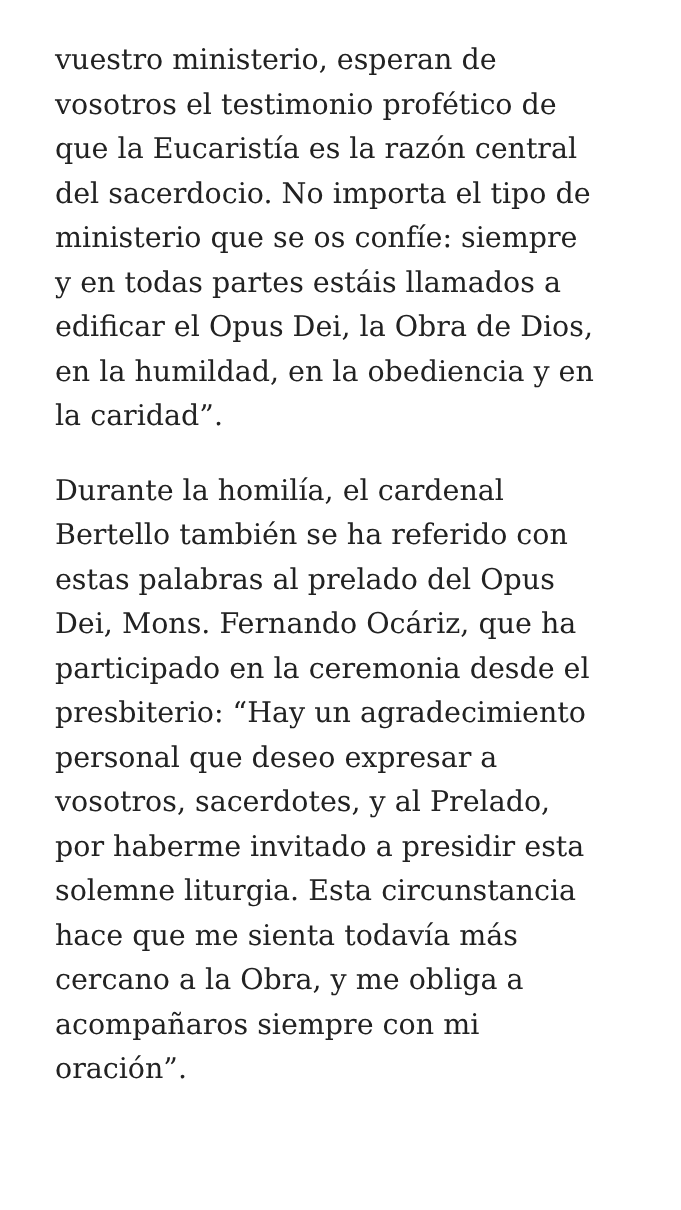vuestro ministerio, esperan de
vosotros el testimonio profético de
que la Eucaristía es la razón central
del sacerdocio. No importa el tipo de
ministerio que se os confíe: siempre
y en todas partes estáis llamados a
edificar el Opus Dei, la Obra de Dios,
en la humildad, en la obediencia y en
la caridad”.
Durante la homilía, el cardenal
Bertello también se ha referido con
estas palabras al prelado del Opus
Dei, Mons. Fernando Ocáriz, que ha
participado en la ceremonia desde el
presbiterio: “Hay un agradecimiento
personal que deseo expresar a
vosotros, sacerdotes, y al Prelado,
por haberme invitado a presidir esta
solemne liturgia. Esta circunstancia
hace que me sienta todavía más
cercano a la Obra, y me obliga a
acompañaros siempre con mi
oración”.